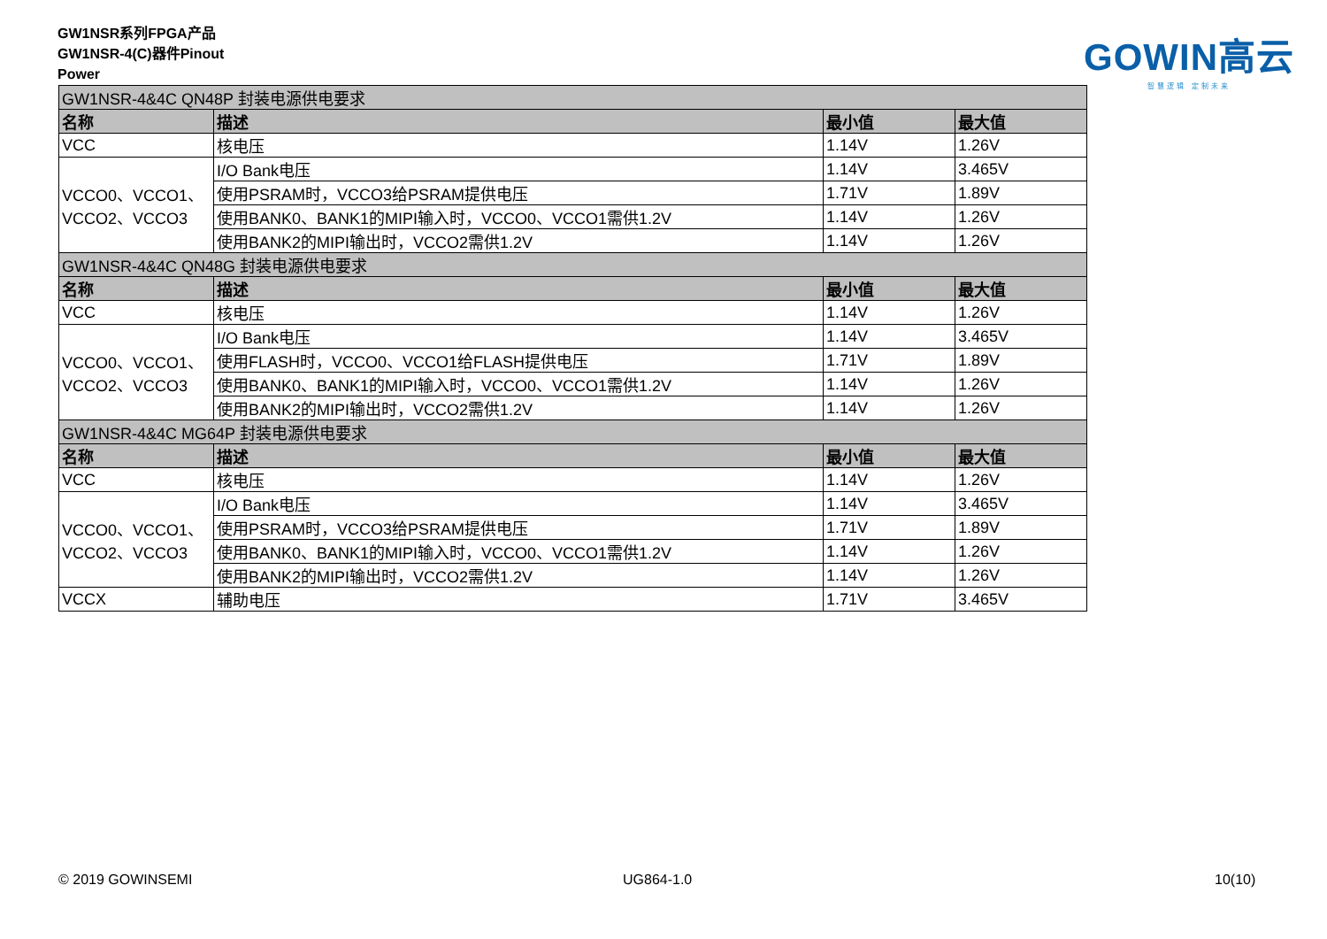GW1NSR系列FPGA产品
GW1NSR-4(C)器件Pinout
Power
GOWIN高云
智慧逻辑 定制未来
| GW1NSR-4&4C QN48P 封装电源供电要求 | | | |
| 名称 | 描述 | 最小值 | 最大值 |
| VCC | 核电压 | 1.14V | 1.26V |
| VCCO0、VCCO1、 VCCO2、VCCO3 | I/O Bank电压 | 1.14V | 3.465V |
| | 使用PSRAM时，VCCO3给PSRAM提供电压 | 1.71V | 1.89V |
| | 使用BANK0、BANK1的MIPI输入时，VCCO0、VCCO1需供1.2V | 1.14V | 1.26V |
| | 使用BANK2的MIPI输出时，VCCO2需供1.2V | 1.14V | 1.26V |
| GW1NSR-4&4C QN48G 封装电源供电要求 | | | |
| 名称 | 描述 | 最小值 | 最大值 |
| VCC | 核电压 | 1.14V | 1.26V |
| VCCO0、VCCO1、 VCCO2、VCCO3 | I/O Bank电压 | 1.14V | 3.465V |
| | 使用FLASH时，VCCO0、VCCO1给FLASH提供电压 | 1.71V | 1.89V |
| | 使用BANK0、BANK1的MIPI输入时，VCCO0、VCCO1需供1.2V | 1.14V | 1.26V |
| | 使用BANK2的MIPI输出时，VCCO2需供1.2V | 1.14V | 1.26V |
| GW1NSR-4&4C MG64P 封装电源供电要求 | | | |
| 名称 | 描述 | 最小值 | 最大值 |
| VCC | 核电压 | 1.14V | 1.26V |
| VCCO0、VCCO1、 VCCO2、VCCO3 | I/O Bank电压 | 1.14V | 3.465V |
| | 使用PSRAM时，VCCO3给PSRAM提供电压 | 1.71V | 1.89V |
| | 使用BANK0、BANK1的MIPI输入时，VCCO0、VCCO1需供1.2V | 1.14V | 1.26V |
| | 使用BANK2的MIPI输出时，VCCO2需供1.2V | 1.14V | 1.26V |
| VCCX | 辅助电压 | 1.71V | 3.465V |
© 2019 GOWINSEMI UG864-1.0 10(10)